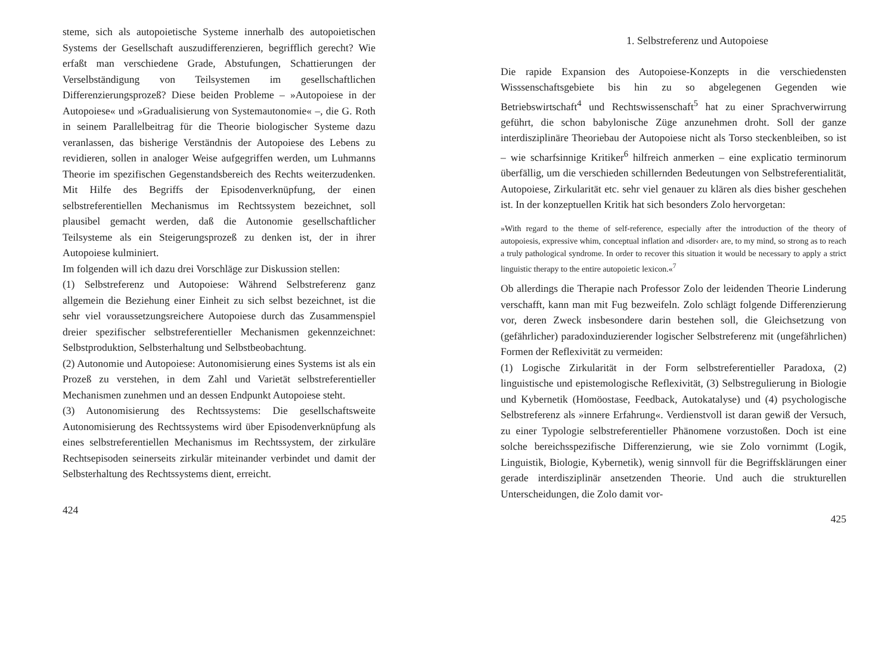steme, sich als autopoietische Systeme innerhalb des autopoietischen Systems der Gesellschaft auszudifferenzieren, begrifflich gerecht? Wie erfaßt man verschiedene Grade, Abstufungen, Schattierungen der Verselbständigung von Teilsystemen im gesellschaftlichen Differenzierungsprozeß? Diese beiden Probleme – »Autopoiese in der Autopoiese« und »Gradualisierung von Systemautonomie« –, die G. Roth in seinem Parallelbeitrag für die Theorie biologischer Systeme dazu veranlassen, das bisherige Verständnis der Autopoiese des Lebens zu revidieren, sollen in analoger Weise aufgegriffen werden, um Luhmanns Theorie im spezifischen Gegenstandsbereich des Rechts weiterzudenken. Mit Hilfe des Begriffs der Episodenverknüpfung, der einen selbstreferentiellen Mechanismus im Rechtssystem bezeichnet, soll plausibel gemacht werden, daß die Autonomie gesellschaftlicher Teilsysteme als ein Steigerungsprozeß zu denken ist, der in ihrer Autopoiese kulminiert.
Im folgenden will ich dazu drei Vorschläge zur Diskussion stellen:
(1) Selbstreferenz und Autopoiese: Während Selbstreferenz ganz allgemein die Beziehung einer Einheit zu sich selbst bezeichnet, ist die sehr viel voraussetzungsreichere Autopoiese durch das Zusammenspiel dreier spezifischer selbstreferentieller Mechanismen gekennzeichnet: Selbstproduktion, Selbsterhaltung und Selbstbeobachtung.
(2) Autonomie und Autopoiese: Autonomisierung eines Systems ist als ein Prozeß zu verstehen, in dem Zahl und Varietät selbstreferentieller Mechanismen zunehmen und an dessen Endpunkt Autopoiese steht.
(3) Autonomisierung des Rechtssystems: Die gesellschaftsweite Autonomisierung des Rechtssystems wird über Episodenverknüpfung als eines selbstreferentiellen Mechanismus im Rechtssystem, der zirkuläre Rechtsepisoden seinerseits zirkulär miteinander verbindet und damit der Selbsterhaltung des Rechtssystems dient, erreicht.
424
1. Selbstreferenz und Autopoiese
Die rapide Expansion des Autopoiese-Konzepts in die verschiedensten Wisssenschaftsgebiete bis hin zu so abgelegenen Gegenden wie Betriebswirtschaft<sup>4</sup> und Rechtswissenschaft<sup>5</sup> hat zu einer Sprachverwirrung geführt, die schon babylonische Züge anzunehmen droht. Soll der ganze interdisziplinäre Theoriebau der Autopoiese nicht als Torso steckenbleiben, so ist – wie scharfsinnige Kritiker<sup>6</sup> hilfreich anmerken – eine explicatio terminorum überfällig, um die verschieden schillernden Bedeutungen von Selbstreferentialität, Autopoiese, Zirkularität etc. sehr viel genauer zu klären als dies bisher geschehen ist. In der konzeptuellen Kritik hat sich besonders Zolo hervorgetan:
»With regard to the theme of self-reference, especially after the introduction of the theory of autopoiesis, expressive whim, conceptual inflation and ›disorder‹ are, to my mind, so strong as to reach a truly pathological syndrome. In order to recover this situation it would be necessary to apply a strict linguistic therapy to the entire autopoietic lexicon.«<sup>7</sup>
Ob allerdings die Therapie nach Professor Zolo der leidenden Theorie Linderung verschafft, kann man mit Fug bezweifeln. Zolo schlägt folgende Differenzierung vor, deren Zweck insbesondere darin bestehen soll, die Gleichsetzung von (gefährlicher) paradoxinduzierender logischer Selbstreferenz mit (ungefährlichen) Formen der Reflexivität zu vermeiden:
(1) Logische Zirkularität in der Form selbstreferentieller Paradoxa, (2) linguistische und epistemologische Reflexivität, (3) Selbstregulierung in Biologie und Kybernetik (Homöostase, Feedback, Autokatalyse) und (4) psychologische Selbstreferenz als »innere Erfahrung«. Verdienstvoll ist daran gewiß der Versuch, zu einer Typologie selbstreferentieller Phänomene vorzustoßen. Doch ist eine solche bereichsspezifische Differenzierung, wie sie Zolo vornimmt (Logik, Linguistik, Biologie, Kybernetik), wenig sinnvoll für die Begriffsklärungen einer gerade interdisziplinär ansetzenden Theorie. Und auch die strukturellen Unterscheidungen, die Zolo damit vor-
425